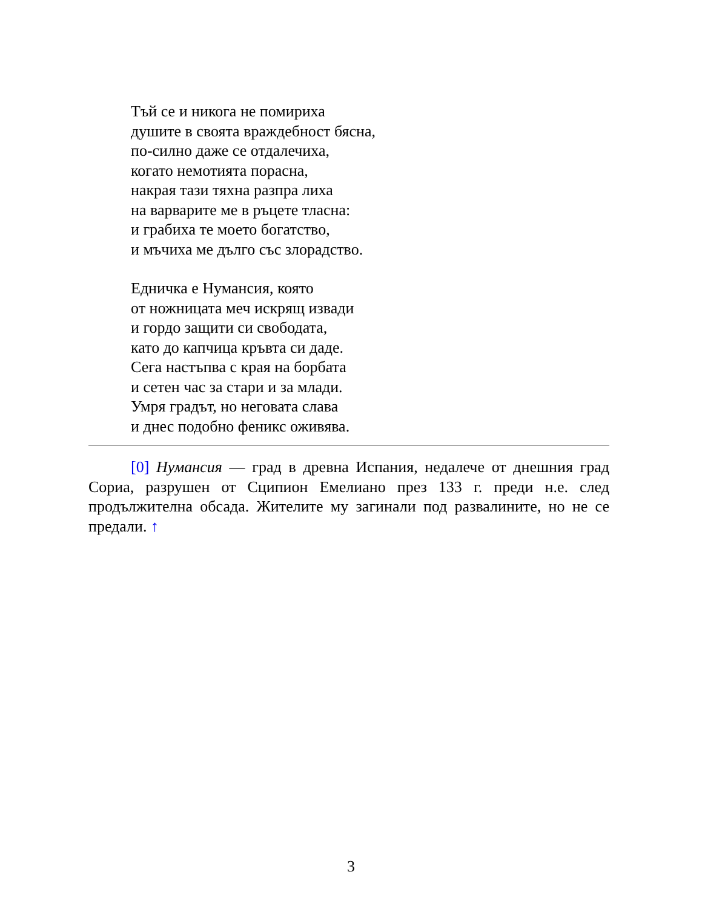Тъй се и никога не помириха
душите в своята враждебност бясна,
по-силно даже се отдалечиха,
когато немотията порасна,
накрая тази тяхна разпра лиха
на варварите ме в ръцете тласна:
и грабиха те моето богатство,
и мъчиха ме дълго със злорадство.
Едничка е Нумансия, която
от ножницата меч искрящ извади
и гордо защити си свободата,
като до капчица кръвта си даде.
Сега настъпва с края на борбата
и сетен час за стари и за млади.
Умря градът, но неговата слава
и днес подобно феникс оживява.
[0] Нумансия — град в древна Испания, недалече от днешния град Сориа, разрушен от Сципион Емелиано през 133 г. преди н.е. след продължителна обсада. Жителите му загинали под развалините, но не се предали. ↑
3